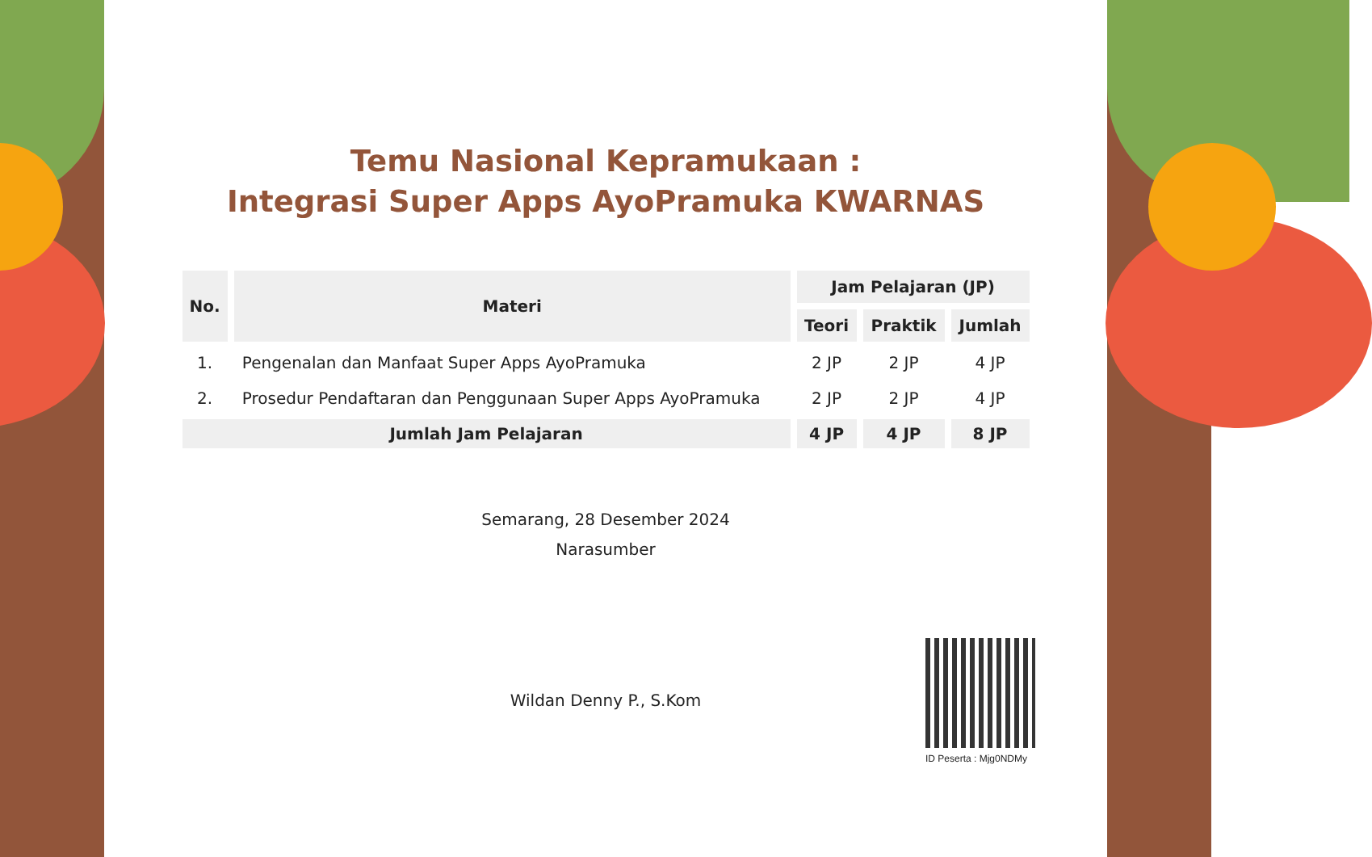Temu Nasional Kepramukaan :
Integrasi Super Apps AyoPramuka KWARNAS
| No. | Materi | Jam Pelajaran (JP) | | |
| --- | --- | --- | --- | --- |
| | | Teori | Praktik | Jumlah |
| 1. | Pengenalan dan Manfaat Super Apps AyoPramuka | 2 JP | 2 JP | 4 JP |
| 2. | Prosedur Pendaftaran dan Penggunaan Super Apps AyoPramuka | 2 JP | 2 JP | 4 JP |
| Jumlah Jam Pelajaran | | 4 JP | 4 JP | 8 JP |
Semarang, 28 Desember 2024
Narasumber
Wildan Denny P., S.Kom
ID Peserta : Mjg0NDMy